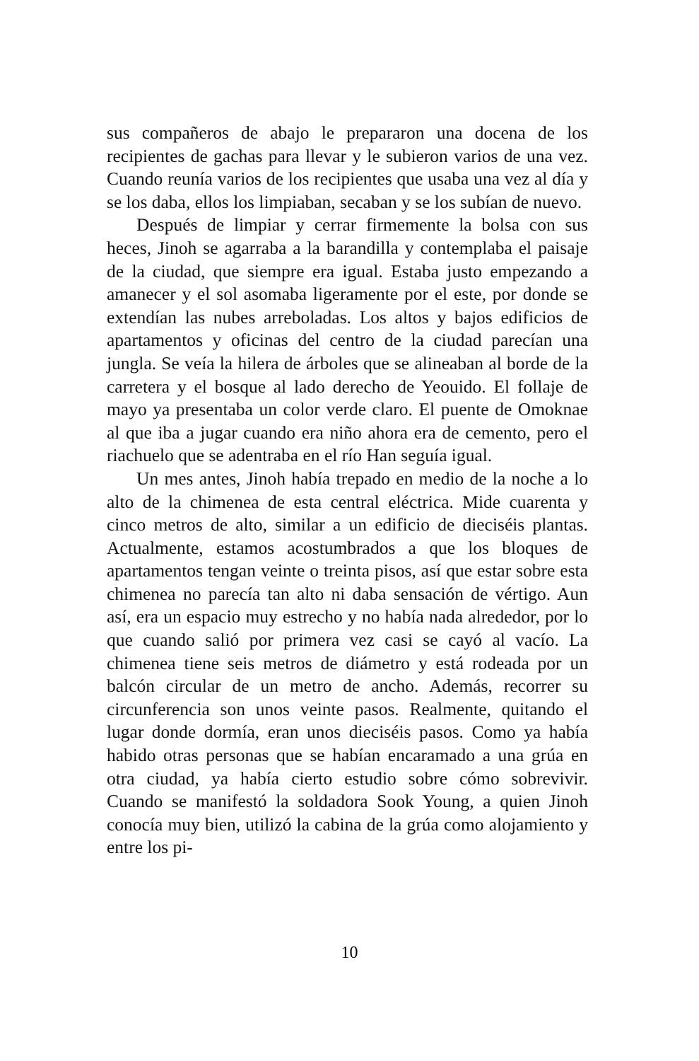sus compañeros de abajo le prepararon una docena de los recipientes de gachas para llevar y le subieron varios de una vez. Cuando reunía varios de los recipientes que usaba una vez al día y se los daba, ellos los limpiaban, secaban y se los subían de nuevo.
Después de limpiar y cerrar firmemente la bolsa con sus heces, Jinoh se agarraba a la barandilla y contemplaba el paisaje de la ciudad, que siempre era igual. Estaba justo empezando a amanecer y el sol asomaba ligeramente por el este, por donde se extendían las nubes arreboladas. Los altos y bajos edificios de apartamentos y oficinas del centro de la ciudad parecían una jungla. Se veía la hilera de árboles que se alineaban al borde de la carretera y el bosque al lado derecho de Yeouido. El follaje de mayo ya presentaba un color verde claro. El puente de Omoknae al que iba a jugar cuando era niño ahora era de cemento, pero el riachuelo que se adentraba en el río Han seguía igual.
Un mes antes, Jinoh había trepado en medio de la noche a lo alto de la chimenea de esta central eléctrica. Mide cuarenta y cinco metros de alto, similar a un edificio de dieciséis plantas. Actualmente, estamos acostumbrados a que los bloques de apartamentos tengan veinte o treinta pisos, así que estar sobre esta chimenea no parecía tan alto ni daba sensación de vértigo. Aun así, era un espacio muy estrecho y no había nada alrededor, por lo que cuando salió por primera vez casi se cayó al vacío. La chimenea tiene seis metros de diámetro y está rodeada por un balcón circular de un metro de ancho. Además, recorrer su circunferencia son unos veinte pasos. Realmente, quitando el lugar donde dormía, eran unos dieciséis pasos. Como ya había habido otras personas que se habían encaramado a una grúa en otra ciudad, ya había cierto estudio sobre cómo sobrevivir. Cuando se manifestó la soldadora Sook Young, a quien Jinoh conocía muy bien, utilizó la cabina de la grúa como alojamiento y entre los pi-
10